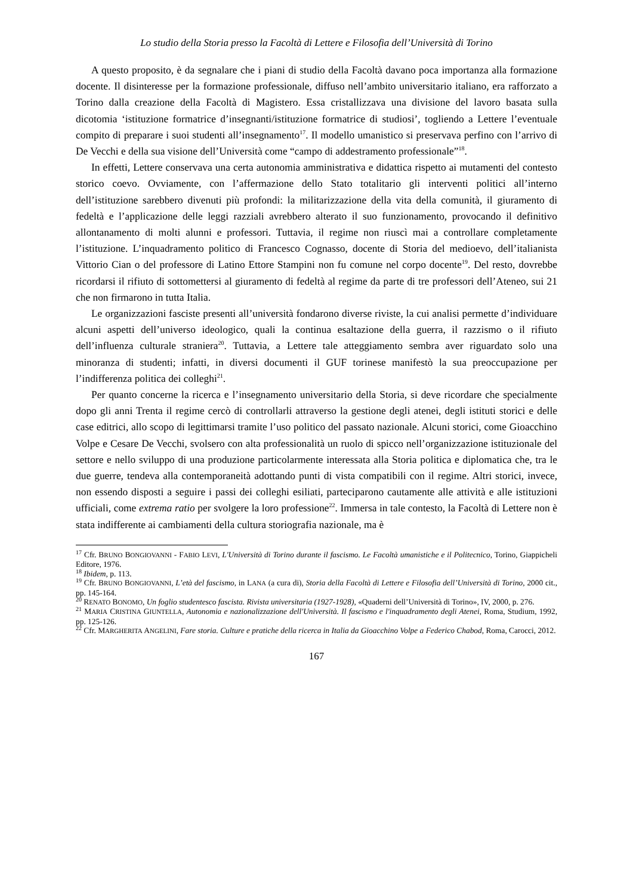Lo studio della Storia presso la Facoltà di Lettere e Filosofia dell’Università di Torino
A questo proposito, è da segnalare che i piani di studio della Facoltà davano poca importanza alla formazione docente. Il disinteresse per la formazione professionale, diffuso nell’ambito universitario italiano, era rafforzato a Torino dalla creazione della Facoltà di Magistero. Essa cristallizzava una divisione del lavoro basata sulla dicotomia ‘istituzione formatrice d’insegnanti/istituzione formatrice di studiosi’, togliendo a Lettere l’eventuale compito di preparare i suoi studenti all’insegnamento<sup>17</sup>. Il modello umanistico si preservava perfino con l’arrivo di De Vecchi e della sua visione dell’Università come “campo di addestramento professionale”<sup>18</sup>.
In effetti, Lettere conservava una certa autonomia amministrativa e didattica rispetto ai mutamenti del contesto storico coevo. Ovviamente, con l’affermazione dello Stato totalitario gli interventi politici all’interno dell’istituzione sarebbero divenuti più profondi: la militarizzazione della vita della comunità, il giuramento di fedeltà e l’applicazione delle leggi razziali avrebbero alterato il suo funzionamento, provocando il definitivo allontanamento di molti alunni e professori. Tuttavia, il regime non riuscì mai a controllare completamente l’istituzione. L’inquadramento politico di Francesco Cognasso, docente di Storia del medioevo, dell’italianista Vittorio Cian o del professore di Latino Ettore Stampini non fu comune nel corpo docente<sup>19</sup>. Del resto, dovrebbe ricordarsi il rifiuto di sottomettersi al giuramento di fedeltà al regime da parte di tre professori dell’Ateneo, sui 21 che non firmarono in tutta Italia.
Le organizzazioni fasciste presenti all’università fondarono diverse riviste, la cui analisi permette d’individuare alcuni aspetti dell’universo ideologico, quali la continua esaltazione della guerra, il razzismo o il rifiuto dell’influenza culturale straniera<sup>20</sup>. Tuttavia, a Lettere tale atteggiamento sembra aver riguardato solo una minoranza di studenti; infatti, in diversi documenti il GUF torinese manifestò la sua preoccupazione per l’indifferenza politica dei colleghi<sup>21</sup>.
Per quanto concerne la ricerca e l’insegnamento universitario della Storia, si deve ricordare che specialmente dopo gli anni Trenta il regime cercò di controllarli attraverso la gestione degli atenei, degli istituti storici e delle case editrici, allo scopo di legittimarsi tramite l’uso politico del passato nazionale. Alcuni storici, come Gioacchino Volpe e Cesare De Vecchi, svolsero con alta professionalità un ruolo di spicco nell’organizzazione istituzionale del settore e nello sviluppo di una produzione particolarmente interessata alla Storia politica e diplomatica che, tra le due guerre, tendeva alla contemporaneità adottando punti di vista compatibili con il regime. Altri storici, invece, non essendo disposti a seguire i passi dei colleghi esiliati, parteciparono cautamente alle attività e alle istituzioni ufficiali, come extrema ratio per svolgere la loro professione<sup>22</sup>. Immersa in tale contesto, la Facoltà di Lettere non è stata indifferente ai cambiamenti della cultura storiografia nazionale, ma è
<sup>17</sup> Cfr. BRUNO BONGIOVANNI - FABIO LEVI, L'Università di Torino durante il fascismo. Le Facoltà umanistiche e il Politecnico, Torino, Giappicheli Editore, 1976.
<sup>18</sup> Ibidem, p. 113.
<sup>19</sup> Cfr. BRUNO BONGIOVANNI, L’età del fascismo, in LANA (a cura di), Storia della Facoltà di Lettere e Filosofia dell’Università di Torino, 2000 cit., pp. 145-164.
<sup>20</sup> RENATO BONOMO, Un foglio studentesco fascista. Rivista universitaria (1927-1928), «Quaderni dell’Università di Torino», IV, 2000, p. 276.
<sup>21</sup> MARIA CRISTINA GIUNTELLA, Autonomia e nazionalizzazione dell'Università. Il fascismo e l'inquadramento degli Atenei, Roma, Studium, 1992, pp. 125-126.
<sup>22</sup> Cfr. MARGHERITA ANGELINI, Fare storia. Culture e pratiche della ricerca in Italia da Gioacchino Volpe a Federico Chabod, Roma, Carocci, 2012.
167